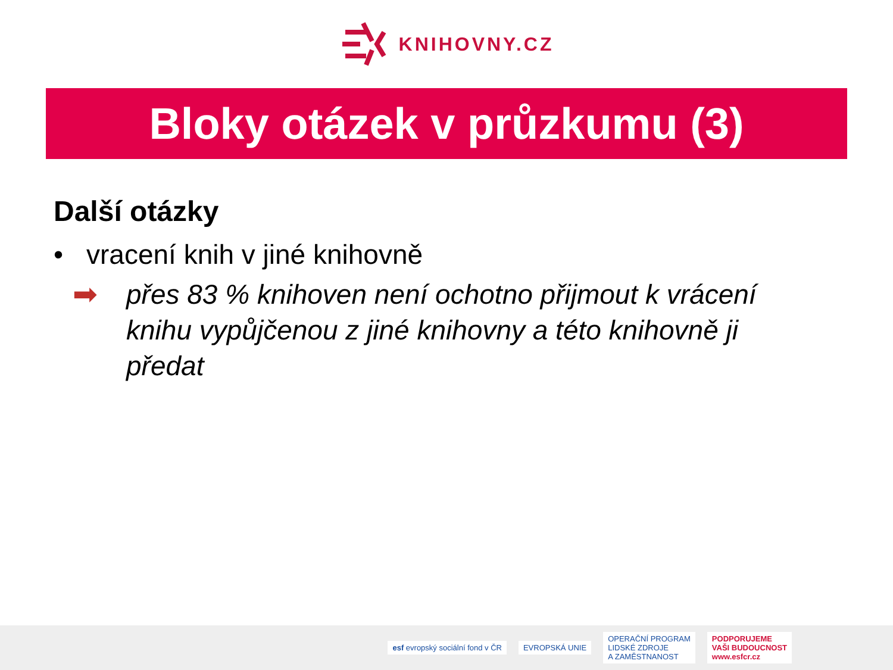KNIHOVNY.CZ
Bloky otázek v průzkumu (3)
Další otázky
• vracení knih v jiné knihovně
➡ přes 83 % knihoven není ochotno přijmout k vrácení knihu vypůjčenou z jiné knihovny a této knihovně ji předat
esf evropský sociální fond v ČR
EVROPSKÁ UNIE
OPERAČNÍ PROGRAM
LIDSKÉ ZDROJE
A ZAMĚSTNANOST
PODPORUJEME
VAŠI BUDOUCNOST
www.esfcr.cz